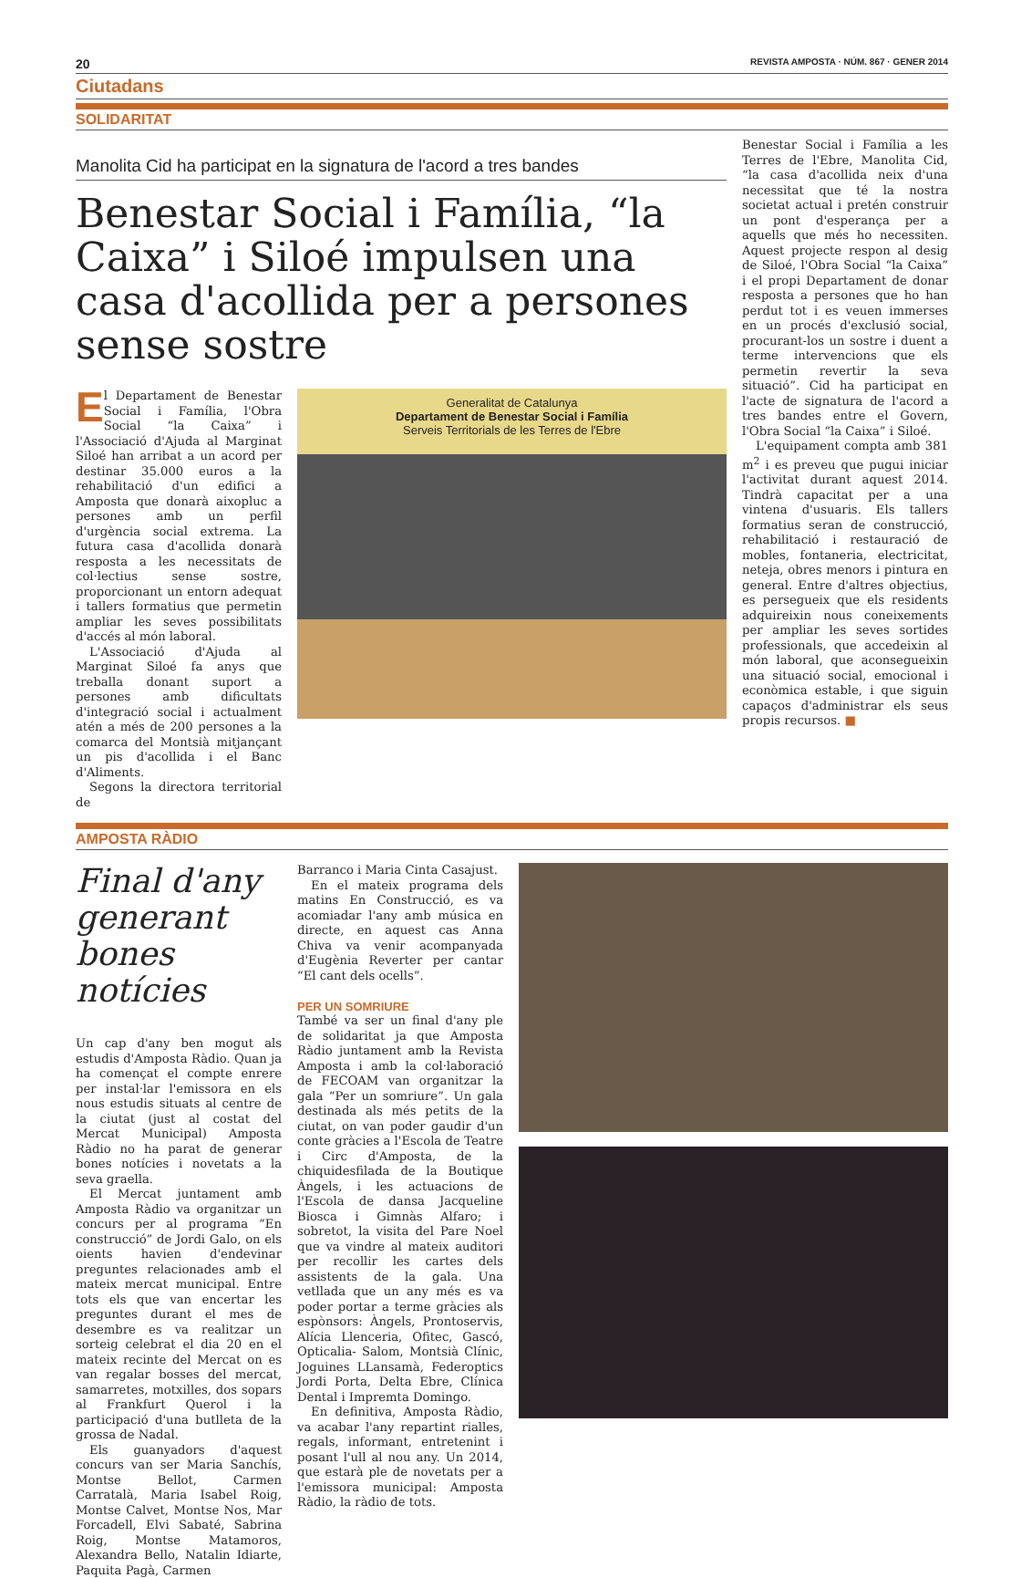20 REVISTA AMPOSTA · NÚM. 867 · GENER 2014
Ciutadans
SOLIDARITAT
Manolita Cid ha participat en la signatura de l'acord a tres bandes
Benestar Social i Família, “la Caixa” i Siloé impulsen una casa d'acollida per a persones sense sostre
El Departament de Benestar Social i Família, l'Obra Social “la Caixa” i l'Associació d'Ajuda al Marginat Siloé han arribat a un acord per destinar 35.000 euros a la rehabilitació d'un edifici a Amposta que donarà aixopluc a persones amb un perfil d'urgència social extrema. La futura casa d'acollida donarà resposta a les necessitats de col·lectius sense sostre, proporcionant un entorn adequat i tallers formatius que permetin ampliar les seves possibilitats d'accés al món laboral.
L'Associació d'Ajuda al Marginat Siloé fa anys que treballa donant suport a persones amb dificultats d'integració social i actualment atén a més de 200 persones a la comarca del Montsià mitjançant un pis d'acollida i el Banc d'Aliments.
Segons la directora territorial de
Generalitat de Catalunya
Departament de Benestar Social i Família
Serveis Territorials de les Terres de l'Ebre
Benestar Social i Família a les Terres de l'Ebre, Manolita Cid, “la casa d'acollida neix d'una necessitat que té la nostra societat actual i pretén construir un pont d'esperança per a aquells que més ho necessiten. Aquest projecte respon al desig de Siloé, l'Obra Social “la Caixa” i el propi Departament de donar resposta a persones que ho han perdut tot i es veuen immerses en un procés d'exclusió social, procurant-los un sostre i duent a terme intervencions que els permetin revertir la seva situació”. Cid ha participat en l'acte de signatura de l'acord a tres bandes entre el Govern, l'Obra Social “la Caixa” i Siloé.
L'equipament compta amb 381 m<sup>2</sup> i es preveu que pugui iniciar l'activitat durant aquest 2014. Tindrà capacitat per a una vintena d'usuaris. Els tallers formatius seran de construcció, rehabilitació i restauració de mobles, fontaneria, electricitat, neteja, obres menors i pintura en general. Entre d'altres objectius, es persegueix que els residents adquireixin nous coneixements per ampliar les seves sortides professionals, que accedeixin al món laboral, que aconsegueixin una situació social, emocional i econòmica estable, i que siguin capaços d'administrar els seus propis recursos. ■
AMPOSTA RÀDIO
Final d'any generant bones notícies
Un cap d'any ben mogut als estudis d'Amposta Ràdio. Quan ja ha començat el compte enrere per instal·lar l'emissora en els nous estudis situats al centre de la ciutat (just al costat del Mercat Municipal) Amposta Ràdio no ha parat de generar bones notícies i novetats a la seva graella.
El Mercat juntament amb Amposta Ràdio va organitzar un concurs per al programa “En construcció” de Jordi Galo, on els oients havien d'endevinar preguntes relacionades amb el mateix mercat municipal. Entre tots els que van encertar les preguntes durant el mes de desembre es va realitzar un sorteig celebrat el dia 20 en el mateix recinte del Mercat on es van regalar bosses del mercat, samarretes, motxilles, dos sopars al Frankfurt Querol i la participació d'una butlleta de la grossa de Nadal.
Els guanyadors d'aquest concurs van ser Maria Sanchís, Montse Bellot, Carmen Carratalà, Maria Isabel Roig, Montse Calvet, Montse Nos, Mar Forcadell, Elvi Sabaté, Sabrina Roig, Montse Matamoros, Alexandra Bello, Natalin Idiarte, Paquita Pagà, Carmen
Barranco i Maria Cinta Casajust.
En el mateix programa dels matins En Construcció, es va acomiadar l'any amb música en directe, en aquest cas Anna Chiva va venir acompanyada d'Eugènia Reverter per cantar “El cant dels ocells”.
PER UN SOMRIURE
També va ser un final d'any ple de solidaritat ja que Amposta Ràdio juntament amb la Revista Amposta i amb la col·laboració de FECOAM van organitzar la gala “Per un somriure”. Un gala destinada als més petits de la ciutat, on van poder gaudir d'un conte gràcies a l'Escola de Teatre i Circ d'Amposta, de la chiquidesfilada de la Boutique Àngels, i les actuacions de l'Escola de dansa Jacqueline Biosca i Gimnàs Alfaro; i sobretot, la visita del Pare Noel que va vindre al mateix auditori per recollir les cartes dels assistents de la gala. Una vetllada que un any més es va poder portar a terme gràcies als espònsors: Àngels, Prontoservis, Alícia Llenceria, Ofitec, Gascó, Opticalia- Salom, Montsià Clínic, Joguines LLansamà, Federoptics Jordi Porta, Delta Ebre, Clínica Dental i Impremta Domingo.
En definitiva, Amposta Ràdio, va acabar l'any repartint rialles, regals, informant, entretenint i posant l'ull al nou any. Un 2014, que estarà ple de novetats per a l'emissora municipal: Amposta Ràdio, la ràdio de tots.